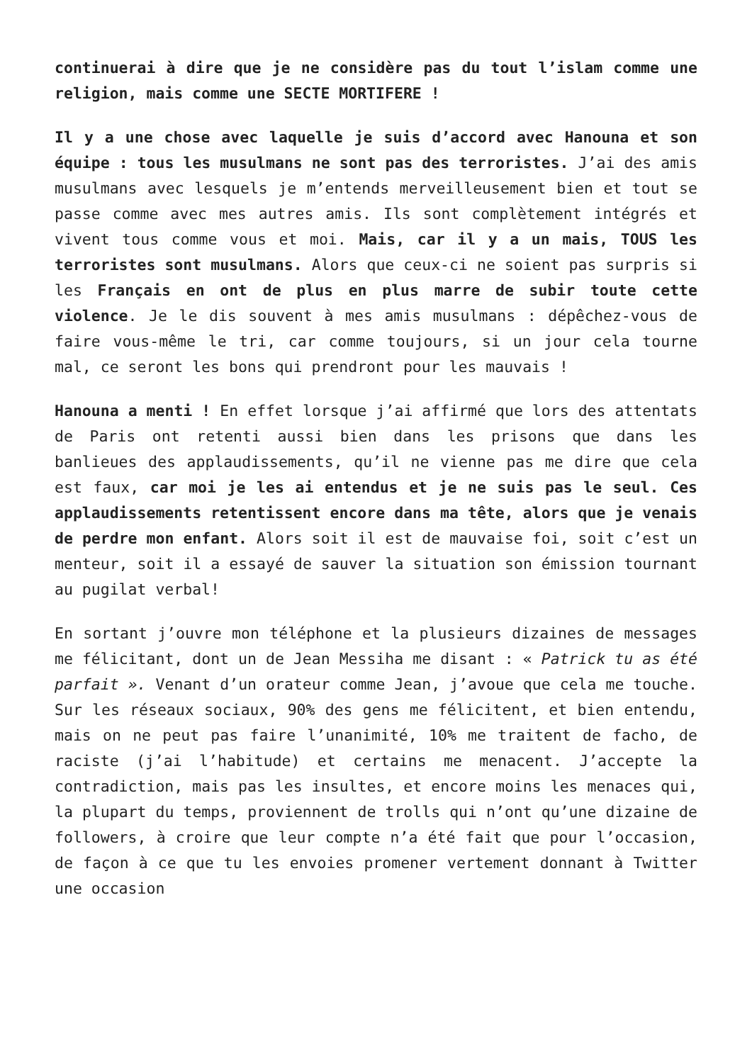continuerai à dire que je ne considère pas du tout l’islam comme une religion, mais comme une SECTE MORTIFERE !
Il y a une chose avec laquelle je suis d’accord avec Hanouna et son équipe : tous les musulmans ne sont pas des terroristes. J’ai des amis musulmans avec lesquels je m’entends merveilleusement bien et tout se passe comme avec mes autres amis. Ils sont complètement intégrés et vivent tous comme vous et moi. Mais, car il y a un mais, TOUS les terroristes sont musulmans. Alors que ceux-ci ne soient pas surpris si les Français en ont de plus en plus marre de subir toute cette violence. Je le dis souvent à mes amis musulmans : dépêchez-vous de faire vous-même le tri, car comme toujours, si un jour cela tourne mal, ce seront les bons qui prendront pour les mauvais !
Hanouna a menti ! En effet lorsque j’ai affirmé que lors des attentats de Paris ont retenti aussi bien dans les prisons que dans les banlieues des applaudissements, qu’il ne vienne pas me dire que cela est faux, car moi je les ai entendus et je ne suis pas le seul. Ces applaudissements retentissent encore dans ma tête, alors que je venais de perdre mon enfant. Alors soit il est de mauvaise foi, soit c’est un menteur, soit il a essayé de sauver la situation son émission tournant au pugilat verbal!
En sortant j’ouvre mon téléphone et la plusieurs dizaines de messages me félicitant, dont un de Jean Messiha me disant : « Patrick tu as été parfait ». Venant d’un orateur comme Jean, j’avoue que cela me touche. Sur les réseaux sociaux, 90% des gens me félicitent, et bien entendu, mais on ne peut pas faire l’unanimité, 10% me traitent de facho, de raciste (j’ai l’habitude) et certains me menacent. J’accepte la contradiction, mais pas les insultes, et encore moins les menaces qui, la plupart du temps, proviennent de trolls qui n’ont qu’une dizaine de followers, à croire que leur compte n’a été fait que pour l’occasion, de façon à ce que tu les envoies promener vertement donnant à Twitter une occasion